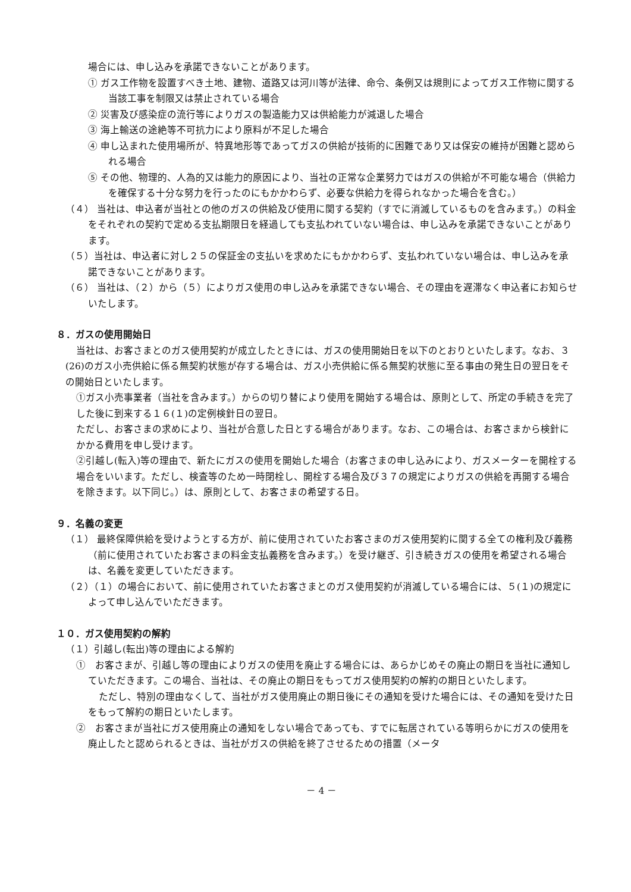場合には、申し込みを承諾できないことがあります。
① ガス工作物を設置すべき土地、建物、道路又は河川等が法律、命令、条例又は規則によってガス工作物に関する当該工事を制限又は禁止されている場合
② 災害及び感染症の流行等によりガスの製造能力又は供給能力が減退した場合
③ 海上輸送の途絶等不可抗力により原料が不足した場合
④ 申し込まれた使用場所が、特異地形等であってガスの供給が技術的に困難であり又は保安の維持が困難と認められる場合
⑤ その他、物理的、人為的又は能力的原因により、当社の正常な企業努力ではガスの供給が不可能な場合（供給力を確保する十分な努力を行ったのにもかかわらず、必要な供給力を得られなかった場合を含む。）
（４） 当社は、申込者が当社との他のガスの供給及び使用に関する契約（すでに消滅しているものを含みます。）の料金をそれぞれの契約で定める支払期限日を経過しても支払われていない場合は、申し込みを承諾できないことがあります。
（５）当社は、申込者に対し２５の保証金の支払いを求めたにもかかわらず、支払われていない場合は、申し込みを承諾できないことがあります。
（６） 当社は、（２）から（５）によりガス使用の申し込みを承諾できない場合、その理由を遅滞なく申込者にお知らせいたします。
８．ガスの使用開始日
当社は、お客さまとのガス使用契約が成立したときには、ガスの使用開始日を以下のとおりといたします。なお、３(26)のガス小売供給に係る無契約状態が存する場合は、ガス小売供給に係る無契約状態に至る事由の発生日の翌日をその開始日といたします。
①ガス小売事業者（当社を含みます。）からの切り替により使用を開始する場合は、原則として、所定の手続きを完了した後に到来する１６(１)の定例検針日の翌日。
ただし、お客さまの求めにより、当社が合意した日とする場合があります。なお、この場合は、お客さまから検針にかかる費用を申し受けます。
②引越し(転入)等の理由で、新たにガスの使用を開始した場合（お客さまの申し込みにより、ガスメーターを開栓する場合をいいます。ただし、検査等のため一時閉栓し、開栓する場合及び３７の規定によりガスの供給を再開する場合を除きます。以下同じ。）は、原則として、お客さまの希望する日。
９．名義の変更
（１） 最終保障供給を受けようとする方が、前に使用されていたお客さまのガス使用契約に関する全ての権利及び義務（前に使用されていたお客さまの料金支払義務を含みます。）を受け継ぎ、引き続きガスの使用を希望される場合は、名義を変更していただきます。
（２）（１）の場合において、前に使用されていたお客さまとのガス使用契約が消滅している場合には、５(１)の規定によって申し込んでいただきます。
１０．ガス使用契約の解約
（１）引越し(転出)等の理由による解約
①　お客さまが、引越し等の理由によりガスの使用を廃止する場合には、あらかじめその廃止の期日を当社に通知していただきます。この場合、当社は、その廃止の期日をもってガス使用契約の解約の期日といたします。
ただし、特別の理由なくして、当社がガス使用廃止の期日後にその通知を受けた場合には、その通知を受けた日をもって解約の期日といたします。
②　お客さまが当社にガス使用廃止の通知をしない場合であっても、すでに転居されている等明らかにガスの使用を廃止したと認められるときは、当社がガスの供給を終了させるための措置（メータ
－ 4 －